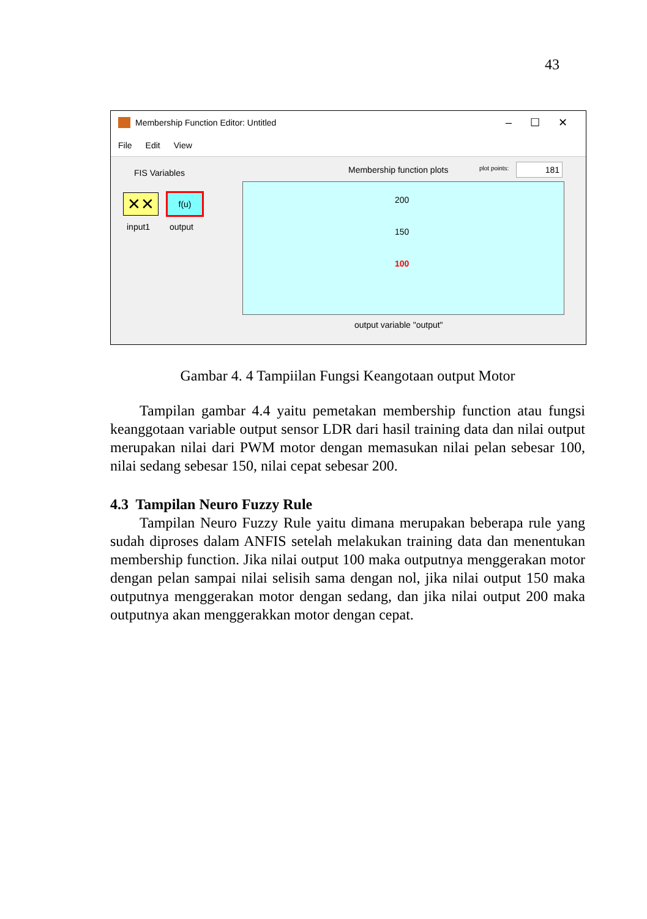43
Membership Function Editor: Untitled – ☐ ✕
File Edit View
FIS Variables
✕✕ f(u)
input1 output
Membership function plots plot points: 181
200
150
100
output variable "output"
Gambar 4. 4 Tampiilan Fungsi Keangotaan output Motor
Tampilan gambar 4.4 yaitu pemetakan membership function atau fungsi keanggotaan variable output sensor LDR dari hasil training data dan nilai output merupakan nilai dari PWM motor dengan memasukan nilai pelan sebesar 100, nilai sedang sebesar 150, nilai cepat sebesar 200.
4.3 Tampilan Neuro Fuzzy Rule
Tampilan Neuro Fuzzy Rule yaitu dimana merupakan beberapa rule yang sudah diproses dalam ANFIS setelah melakukan training data dan menentukan membership function. Jika nilai output 100 maka outputnya menggerakan motor dengan pelan sampai nilai selisih sama dengan nol, jika nilai output 150 maka outputnya menggerakan motor dengan sedang, dan jika nilai output 200 maka outputnya akan menggerakkan motor dengan cepat.